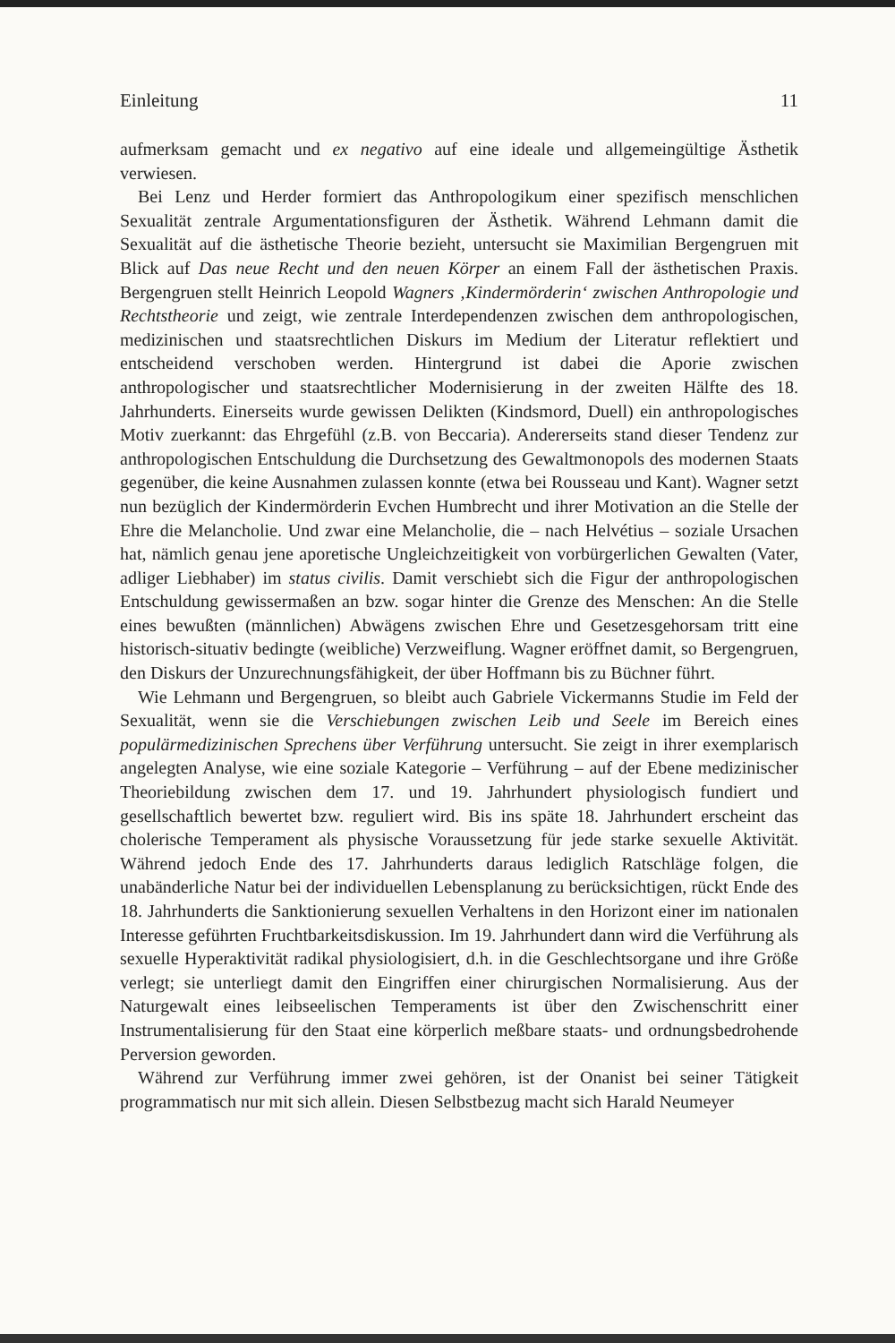Einleitung 11
aufmerksam gemacht und ex negativo auf eine ideale und allgemeingültige Ästhetik verwiesen.
Bei Lenz und Herder formiert das Anthropologikum einer spezifisch menschlichen Sexualität zentrale Argumentationsfiguren der Ästhetik. Während Lehmann damit die Sexualität auf die ästhetische Theorie bezieht, untersucht sie Maximilian Bergengruen mit Blick auf Das neue Recht und den neuen Körper an einem Fall der ästhetischen Praxis. Bergengruen stellt Heinrich Leopold Wagners ‚Kindermörderin‘ zwischen Anthropologie und Rechtstheorie und zeigt, wie zentrale Interdependenzen zwischen dem anthropologischen, medizinischen und staatsrechtlichen Diskurs im Medium der Literatur reflektiert und entscheidend verschoben werden. Hintergrund ist dabei die Aporie zwischen anthropologischer und staatsrechtlicher Modernisierung in der zweiten Hälfte des 18. Jahrhunderts. Einerseits wurde gewissen Delikten (Kindsmord, Duell) ein anthropologisches Motiv zuerkannt: das Ehrgefühl (z.B. von Beccaria). Andererseits stand dieser Tendenz zur anthropologischen Entschuldung die Durchsetzung des Gewaltmonopols des modernen Staats gegenüber, die keine Ausnahmen zulassen konnte (etwa bei Rousseau und Kant). Wagner setzt nun bezüglich der Kindermörderin Evchen Humbrecht und ihrer Motivation an die Stelle der Ehre die Melancholie. Und zwar eine Melancholie, die – nach Helvétius – soziale Ursachen hat, nämlich genau jene aporetische Ungleichzeitigkeit von vorbürgerlichen Gewalten (Vater, adliger Liebhaber) im status civilis. Damit verschiebt sich die Figur der anthropologischen Entschuldung gewissermaßen an bzw. sogar hinter die Grenze des Menschen: An die Stelle eines bewußten (männlichen) Abwägens zwischen Ehre und Gesetzesgehorsam tritt eine historisch-situativ bedingte (weibliche) Verzweiflung. Wagner eröffnet damit, so Bergengruen, den Diskurs der Unzurechnungsfähigkeit, der über Hoffmann bis zu Büchner führt.
Wie Lehmann und Bergengruen, so bleibt auch Gabriele Vickermanns Studie im Feld der Sexualität, wenn sie die Verschiebungen zwischen Leib und Seele im Bereich eines populärmedizinischen Sprechens über Verführung untersucht. Sie zeigt in ihrer exemplarisch angelegten Analyse, wie eine soziale Kategorie – Verführung – auf der Ebene medizinischer Theoriebildung zwischen dem 17. und 19. Jahrhundert physiologisch fundiert und gesellschaftlich bewertet bzw. reguliert wird. Bis ins späte 18. Jahrhundert erscheint das cholerische Temperament als physische Voraussetzung für jede starke sexuelle Aktivität. Während jedoch Ende des 17. Jahrhunderts daraus lediglich Ratschläge folgen, die unabänderliche Natur bei der individuellen Lebensplanung zu berücksichtigen, rückt Ende des 18. Jahrhunderts die Sanktionierung sexuellen Verhaltens in den Horizont einer im nationalen Interesse geführten Fruchtbarkeitsdiskussion. Im 19. Jahrhundert dann wird die Verführung als sexuelle Hyperaktivität radikal physiologisiert, d.h. in die Geschlechtsorgane und ihre Größe verlegt; sie unterliegt damit den Eingriffen einer chirurgischen Normalisierung. Aus der Naturgewalt eines leibseelischen Temperaments ist über den Zwischenschritt einer Instrumentalisierung für den Staat eine körperlich meßbare staats- und ordnungsbedrohende Perversion geworden.
Während zur Verführung immer zwei gehören, ist der Onanist bei seiner Tätigkeit programmatisch nur mit sich allein. Diesen Selbstbezug macht sich Harald Neumeyer